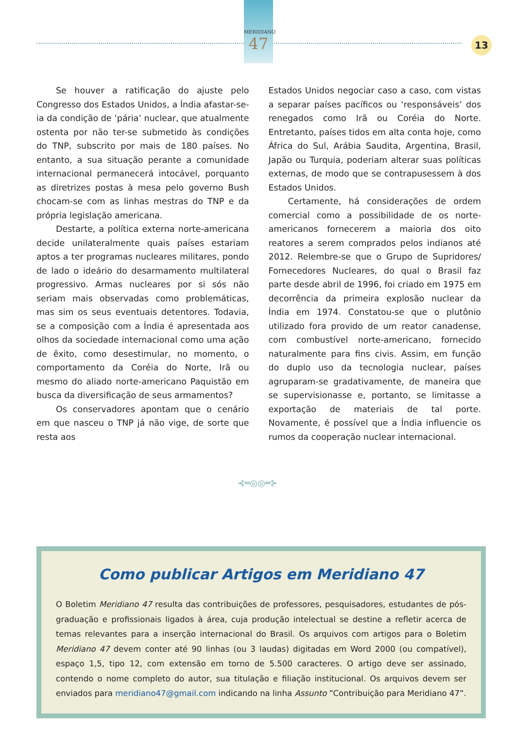MERIDIANO
47
13
Se houver a ratificação do ajuste pelo Congresso dos Estados Unidos, a Índia afastar-se-ia da condição de ‘pária’ nuclear, que atualmente ostenta por não ter-se submetido às condições do TNP, subscrito por mais de 180 países. No entanto, a sua situação perante a comunidade internacional permanecerá intocável, porquanto as diretrizes postas à mesa pelo governo Bush chocam-se com as linhas mestras do TNP e da própria legislação americana.
Destarte, a política externa norte-americana decide unilateralmente quais países estariam aptos a ter programas nucleares militares, pondo de lado o ideário do desarmamento multilateral progressivo. Armas nucleares por si sós não seriam mais observadas como problemáticas, mas sim os seus eventuais detentores. Todavia, se a composição com a Índia é apresentada aos olhos da sociedade internacional como uma ação de êxito, como desestimular, no momento, o comportamento da Coréia do Norte, Irã ou mesmo do aliado norte-americano Paquistão em busca da diversificação de seus armamentos?
Os conservadores apontam que o cenário em que nasceu o TNP já não vige, de sorte que resta aos
Estados Unidos negociar caso a caso, com vistas a separar países pacíficos ou ‘responsáveis’ dos renegados como Irã ou Coréia do Norte. Entretanto, países tidos em alta conta hoje, como África do Sul, Arábia Saudita, Argentina, Brasil, Japão ou Turquia, poderiam alterar suas políticas externas, de modo que se contrapusessem à dos Estados Unidos.
Certamente, há considerações de ordem comercial como a possibilidade de os norte-americanos fornecerem a maioria dos oito reatores a serem comprados pelos indianos até 2012. Relembre-se que o Grupo de Supridores/ Fornecedores Nucleares, do qual o Brasil faz parte desde abril de 1996, foi criado em 1975 em decorrência da primeira explosão nuclear da Índia em 1974. Constatou-se que o plutônio utilizado fora provido de um reator canadense, com combustível norte-americano, fornecido naturalmente para fins civis. Assim, em função do duplo uso da tecnologia nuclear, países agruparam-se gradativamente, de maneira que se supervisionasse e, portanto, se limitasse a exportação de materiais de tal porte. Novamente, é possível que a Índia influencie os rumos da cooperação nuclear internacional.
⊰═◎◎═⊱
Como publicar Artigos em Meridiano 47
O Boletim Meridiano 47 resulta das contribuições de professores, pesquisadores, estudantes de pós-graduação e profissionais ligados à área, cuja produção intelectual se destine a refletir acerca de temas relevantes para a inserção internacional do Brasil. Os arquivos com artigos para o Boletim Meridiano 47 devem conter até 90 linhas (ou 3 laudas) digitadas em Word 2000 (ou compatível), espaço 1,5, tipo 12, com extensão em torno de 5.500 caracteres. O artigo deve ser assinado, contendo o nome completo do autor, sua titulação e filiação institucional. Os arquivos devem ser enviados para meridiano47@gmail.com indicando na linha Assunto “Contribuição para Meridiano 47”.